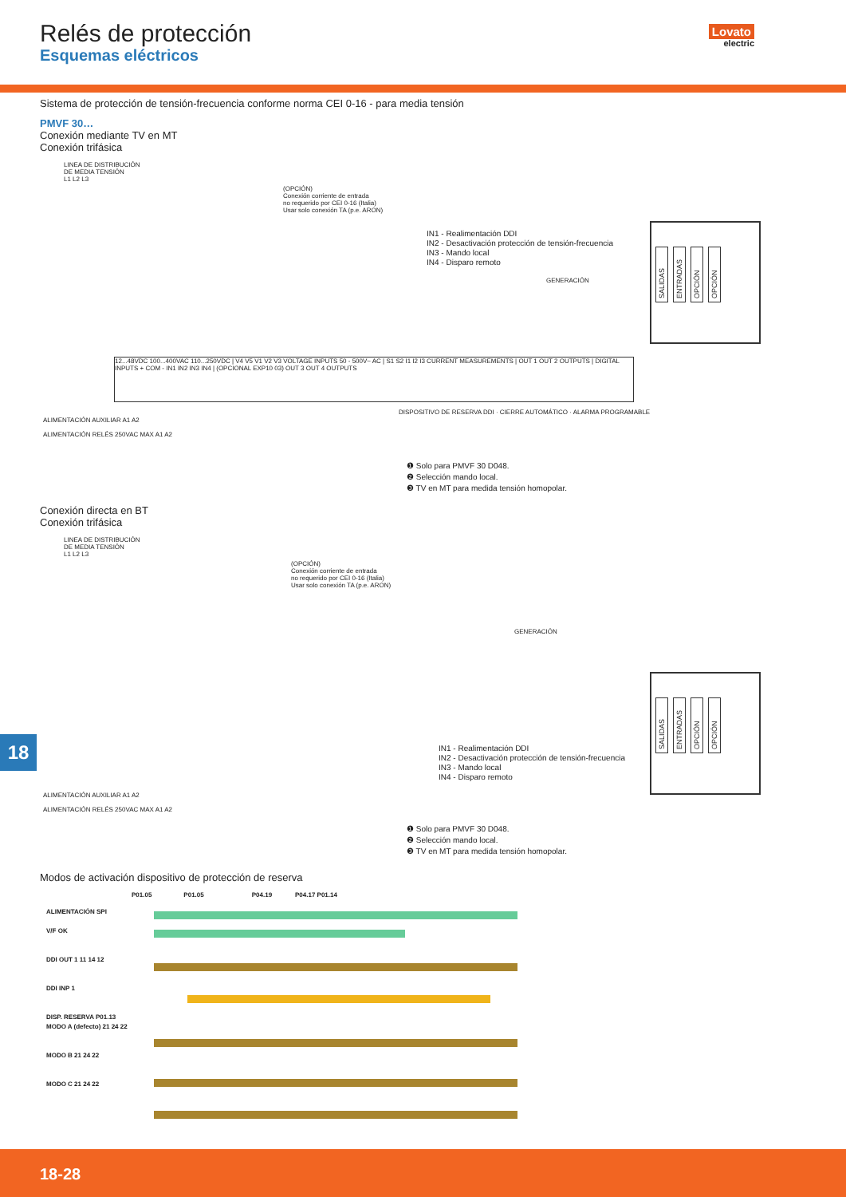Relés de protección
Esquemas eléctricos
Lovato
electric
Sistema de protección de tensión-frecuencia conforme norma CEI 0-16 - para media tensión
PMVF 30…
Conexión mediante TV en MT
Conexión trifásica
LINEA DE DISTRIBUCIÓN
DE MEDIA TENSIÓN
L1 L2 L3
(OPCIÓN)
Conexión corriente de entrada
no requerido por CEI 0-16 (Italia)
Usar solo conexión TA (p.e. ARON)
GENERACIÓN
IN1 - Realimentación DDI
IN2 - Desactivación protección de tensión-frecuencia
IN3 - Mando local
IN4 - Disparo remoto
12...48VDC 100...400VAC 110...250VDC | V4 V5 V1 V2 V3 VOLTAGE INPUTS 50 - 500V~ AC | S1 S2 I1 I2 I3 CURRENT MEASUREMENTS | OUT 1 OUT 2 OUTPUTS | DIGITAL INPUTS + COM - IN1 IN2 IN3 IN4 | (OPCIONAL EXP10 03) OUT 3 OUT 4 OUTPUTS
ALIMENTACIÓN AUXILIAR A1 A2
ALIMENTACIÓN RELÉS 250VAC MAX A1 A2
DISPOSITIVO DE RESERVA DDI · CIERRE AUTOMÁTICO · ALARMA PROGRAMABLE
❶ Solo para PMVF 30 D048.
❷ Selección mando local.
❸ TV en MT para medida tensión homopolar.
SALIDAS ENTRADAS OPCIÓN OPCIÓN
Conexión directa en BT
Conexión trifásica
LINEA DE DISTRIBUCIÓN
DE MEDIA TENSIÓN
L1 L2 L3
(OPCIÓN)
Conexión corriente de entrada
no requerido por CEI 0-16 (Italia)
Usar solo conexión TA (p.e. ARON)
GENERACIÓN
IN1 - Realimentación DDI
IN2 - Desactivación protección de tensión-frecuencia
IN3 - Mando local
IN4 - Disparo remoto
ALIMENTACIÓN AUXILIAR A1 A2
ALIMENTACIÓN RELÉS 250VAC MAX A1 A2
❶ Solo para PMVF 30 D048.
❷ Selección mando local.
❸ TV en MT para medida tensión homopolar.
SALIDAS ENTRADAS OPCIÓN OPCIÓN
Modos de activación dispositivo de protección de reserva
P01.05 P01.05 P04.19 P04.17 P01.14
ALIMENTACIÓN SPI
V/F OK
DDI OUT 1 11 14 12
DDI INP 1
DISP. RESERVA P01.13
MODO A (defecto) 21 24 22
MODO B 21 24 22
MODO C 21 24 22
18
18-28